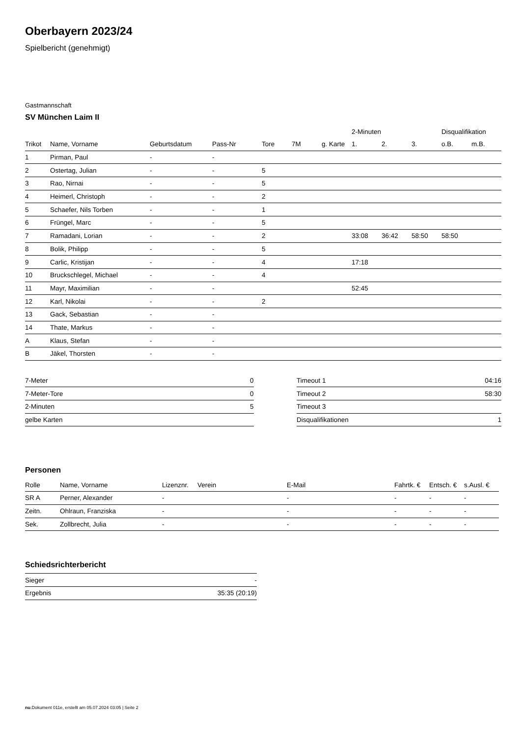Oberbayern 2023/24
Spielbericht (genehmigt)
Gastmannschaft
SV München Laim II
| | | | | | | | 2-Minuten | | | Disqualifikation | |
| --- | --- | --- | --- | --- | --- | --- | --- | --- | --- | --- | --- |
| Trikot | Name, Vorname | Geburtsdatum | Pass-Nr | Tore | 7M | g. Karte | 1. | 2. | 3. | o.B. | m.B. |
| 1 | Pirman, Paul | - | - | | | | | | | | |
| 2 | Ostertag, Julian | - | - | 5 | | | | | | | |
| 3 | Rao, Nirnai | - | - | 5 | | | | | | | |
| 4 | Heimerl, Christoph | - | - | 2 | | | | | | | |
| 5 | Schaefer, Nils Torben | - | - | 1 | | | | | | | |
| 6 | Früngel, Marc | - | - | 5 | | | | | | | |
| 7 | Ramadani, Lorian | - | - | 2 | | | 33:08 | 36:42 | 58:50 | 58:50 | |
| 8 | Bolik, Philipp | - | - | 5 | | | | | | | |
| 9 | Carlic, Kristijan | - | - | 4 | | | 17:18 | | | | |
| 10 | Bruckschlegel, Michael | - | - | 4 | | | | | | | |
| 11 | Mayr, Maximilian | - | - | | | | 52:45 | | | | |
| 12 | Karl, Nikolai | - | - | 2 | | | | | | | |
| 13 | Gack, Sebastian | - | - | | | | | | | | |
| 14 | Thate, Markus | - | - | | | | | | | | |
| A | Klaus, Stefan | - | - | | | | | | | | |
| B | Jäkel, Thorsten | - | - | | | | | | | | |
| 7-Meter | 0 |
| 7-Meter-Tore | 0 |
| 2-Minuten | 5 |
| gelbe Karten | |
| Timeout 1 | 04:16 |
| Timeout 2 | 58:30 |
| Timeout 3 | |
| Disqualifikationen | 1 |
Personen
| Rolle | Name, Vorname | Lizenznr. | Verein | E-Mail | Fahrtk. € | Entsch. € | s.Ausl. € |
| --- | --- | --- | --- | --- | --- | --- | --- |
| SR A | Perner, Alexander | - | | - | - | - | - |
| Zeitn. | Ohlraun, Franziska | - | | - | - | - | - |
| Sek. | Zollbrecht, Julia | - | | - | - | - | - |
Schiedsrichterbericht
| Sieger | - |
| Ergebnis | 35:35 (20:19) |
nu.Dokument 011e, erstellt am 05.07.2024 03:05 | Seite 2